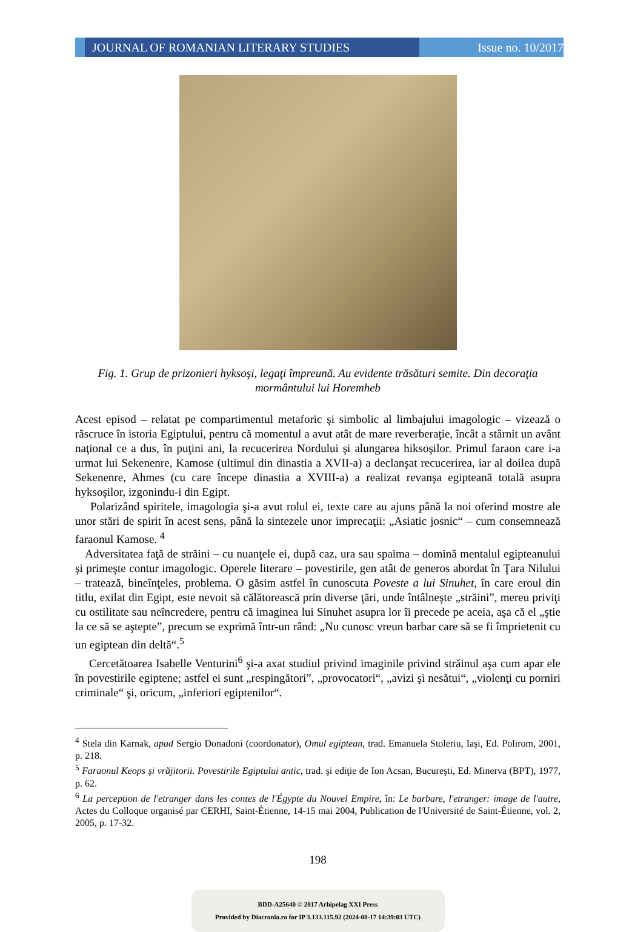JOURNAL OF ROMANIAN LITERARY STUDIES
Issue no. 10/2017
Fig. 1. Grup de prizonieri hyksoşi, legaţi împreună. Au evidente trăsături semite. Din decoraţia mormântului lui Horemheb
Acest episod – relatat pe compartimentul metaforic şi simbolic al limbajului imagologic – vizează o răscruce în istoria Egiptului, pentru că momentul a avut atât de mare reverberaţie, încât a stârnit un avânt naţional ce a dus, în puţini ani, la recucerirea Nordului şi alungarea hiksoşilor. Primul faraon care i-a urmat lui Sekenenre, Kamose (ultimul din dinastia a XVII-a) a declanşat recucerirea, iar al doilea după Sekenenre, Ahmes (cu care începe dinastia a XVIII-a) a realizat revanşa egipteană totală asupra hyksoşilor, izgonindu-i din Egipt.
Polarizând spiritele, imagologia şi-a avut rolul ei, texte care au ajuns până la noi oferind mostre ale unor stări de spirit în acest sens, până la sintezele unor imprecaţii: „Asiatic josnic“ – cum consemnează faraonul Kamose. <sup>4</sup>
Adversitatea faţă de străini – cu nuanţele ei, după caz, ura sau spaima – domină mentalul egipteanului şi primeşte contur imagologic. Operele literare – povestirile, gen atât de generos abordat în Ţara Nilului – tratează, bineînţeles, problema. O găsim astfel în cunoscuta Poveste a lui Sinuhet, în care eroul din titlu, exilat din Egipt, este nevoit să călătorească prin diverse ţări, unde întâlneşte „străini”, mereu priviţi cu ostilitate sau neîncredere, pentru că imaginea lui Sinuhet asupra lor îi precede pe aceia, aşa că el „ştie la ce să se aştepte”, precum se exprimă într-un rând: „Nu cunosc vreun barbar care să se fi împrietenit cu un egiptean din deltă“.<sup>5</sup>
Cercetătoarea Isabelle Venturini<sup>6</sup> şi-a axat studiul privind imaginile privind străinul aşa cum apar ele în povestirile egiptene; astfel ei sunt „respingători”, „provocatori“, „avizi şi nesătui“, „violenţi cu porniri criminale“ şi, oricum, „inferiori egiptenilor“.
<sup>4</sup> Stela din Karnak, apud Sergio Donadoni (coordonator), Omul egiptean, trad. Emanuela Stoleriu, Iaşi, Ed. Polirom, 2001, p. 218.
<sup>5</sup> Faraonul Keops şi vrăjitorii. Povestirile Egiptului antic, trad. şi ediţie de Ion Acsan, Bucureşti, Ed. Minerva (BPT), 1977, p. 62.
<sup>6</sup> La perception de l'etranger dans les contes de l'Égypte du Nouvel Empire, în: Le barbare, l'etranger: image de l'autre, Actes du Colloque organisé par CERHI, Saint-Étienne, 14-15 mai 2004, Publication de l'Université de Saint-Étienne, vol. 2, 2005, p. 17-32.
198
BDD-A25640 © 2017 Arhipelag XXI Press
Provided by Diacronia.ro for IP 3.133.115.92 (2024-08-17 14:39:03 UTC)